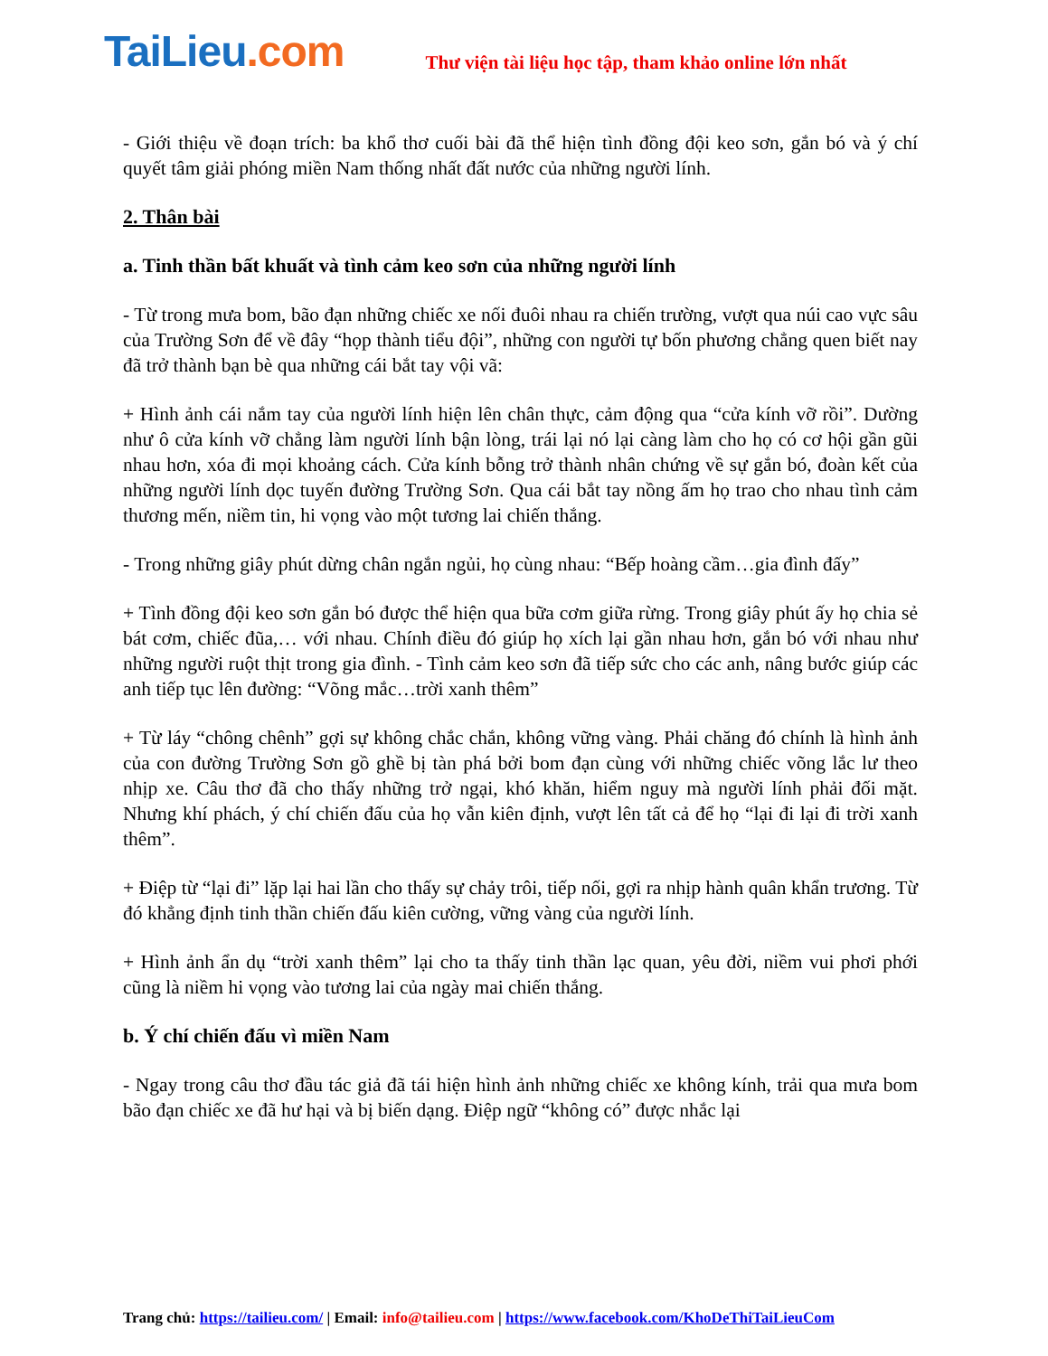TaiLieu.com
Thư viện tài liệu học tập, tham khảo online lớn nhất
- Giới thiệu về đoạn trích: ba khổ thơ cuối bài đã thể hiện tình đồng đội keo sơn, gắn bó và ý chí quyết tâm giải phóng miền Nam thống nhất đất nước của những người lính.
2. Thân bài
a. Tinh thần bất khuất và tình cảm keo sơn của những người lính
- Từ trong mưa bom, bão đạn những chiếc xe nối đuôi nhau ra chiến trường, vượt qua núi cao vực sâu của Trường Sơn để về đây “họp thành tiểu đội”, những con người tự bốn phương chẳng quen biết nay đã trở thành bạn bè qua những cái bắt tay vội vã:
+ Hình ảnh cái nắm tay của người lính hiện lên chân thực, cảm động qua “cửa kính vỡ rồi”. Dường như ô cửa kính vỡ chẳng làm người lính bận lòng, trái lại nó lại càng làm cho họ có cơ hội gần gũi nhau hơn, xóa đi mọi khoảng cách. Cửa kính bỗng trở thành nhân chứng về sự gắn bó, đoàn kết của những người lính dọc tuyến đường Trường Sơn. Qua cái bắt tay nồng ấm họ trao cho nhau tình cảm thương mến, niềm tin, hi vọng vào một tương lai chiến thắng.
- Trong những giây phút dừng chân ngắn ngủi, họ cùng nhau: “Bếp hoàng cầm…gia đình đấy”
+ Tình đồng đội keo sơn gắn bó được thể hiện qua bữa cơm giữa rừng. Trong giây phút ấy họ chia sẻ bát cơm, chiếc đũa,… với nhau. Chính điều đó giúp họ xích lại gần nhau hơn, gắn bó với nhau như những người ruột thịt trong gia đình. - Tình cảm keo sơn đã tiếp sức cho các anh, nâng bước giúp các anh tiếp tục lên đường: “Võng mắc…trời xanh thêm”
+ Từ láy “chông chênh” gợi sự không chắc chắn, không vững vàng. Phải chăng đó chính là hình ảnh của con đường Trường Sơn gồ ghề bị tàn phá bởi bom đạn cùng với những chiếc võng lắc lư theo nhịp xe. Câu thơ đã cho thấy những trở ngại, khó khăn, hiểm nguy mà người lính phải đối mặt. Nhưng khí phách, ý chí chiến đấu của họ vẫn kiên định, vượt lên tất cả để họ “lại đi lại đi trời xanh thêm”.
+ Điệp từ “lại đi” lặp lại hai lần cho thấy sự chảy trôi, tiếp nối, gợi ra nhịp hành quân khẩn trương. Từ đó khẳng định tinh thần chiến đấu kiên cường, vững vàng của người lính.
+ Hình ảnh ẩn dụ “trời xanh thêm” lại cho ta thấy tinh thần lạc quan, yêu đời, niềm vui phơi phới cũng là niềm hi vọng vào tương lai của ngày mai chiến thắng.
b. Ý chí chiến đấu vì miền Nam
- Ngay trong câu thơ đầu tác giả đã tái hiện hình ảnh những chiếc xe không kính, trải qua mưa bom bão đạn chiếc xe đã hư hại và bị biến dạng. Điệp ngữ “không có” được nhắc lại
Trang chủ: https://tailieu.com/ | Email: info@tailieu.com | https://www.facebook.com/KhoDeThiTaiLieuCom